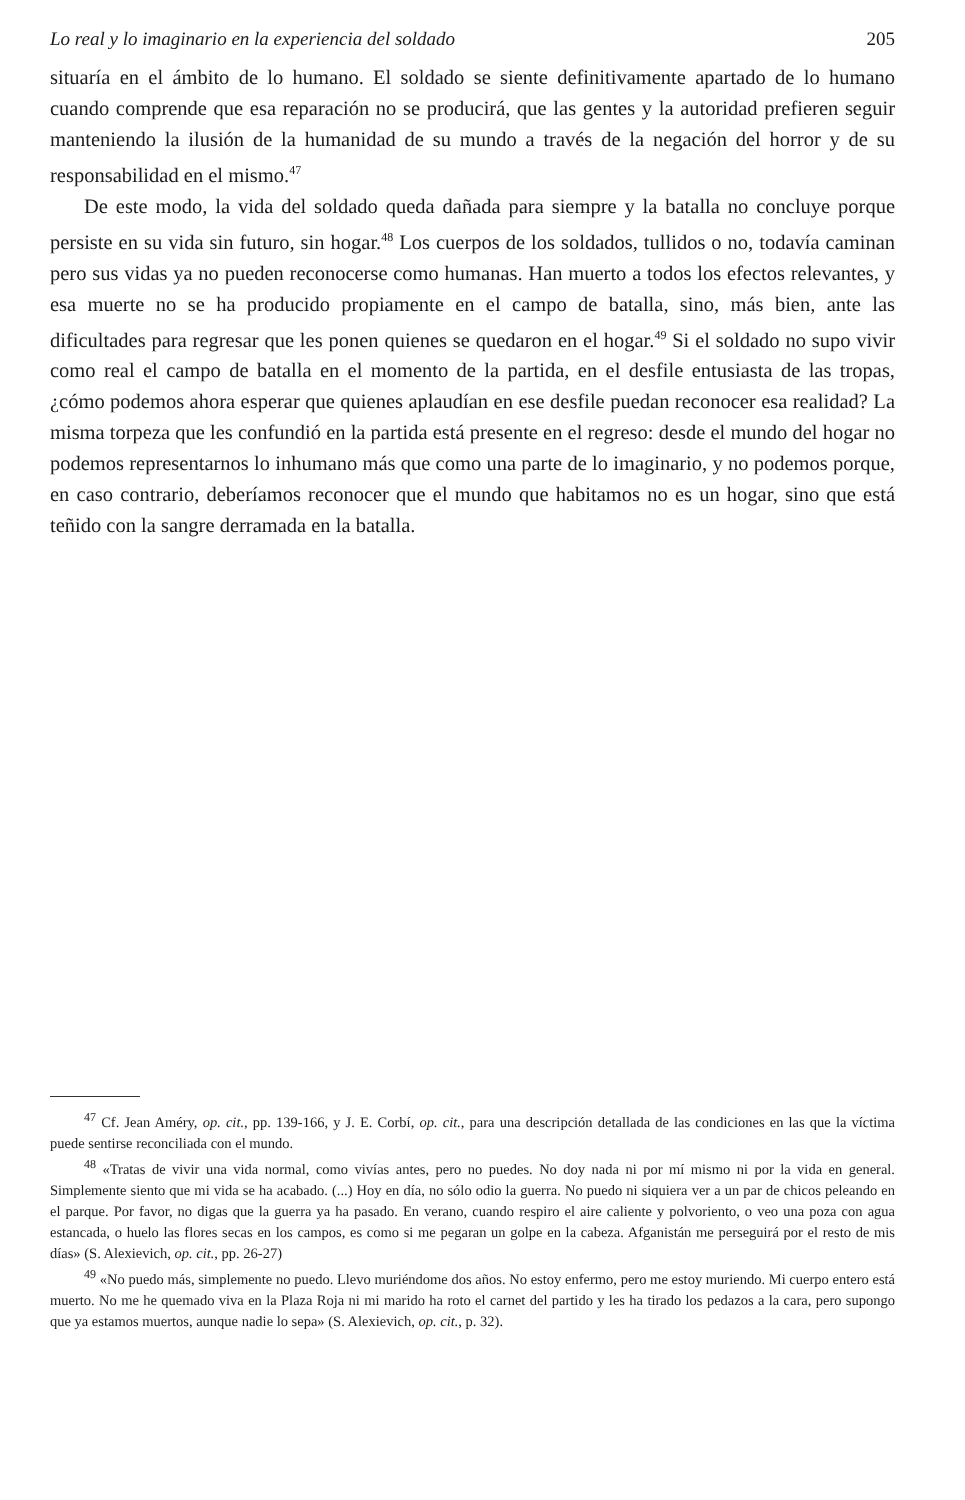Lo real y lo imaginario en la experiencia del soldado 205
situaría en el ámbito de lo humano. El soldado se siente definitivamente apartado de lo humano cuando comprende que esa reparación no se producirá, que las gentes y la autoridad prefieren seguir manteniendo la ilusión de la humanidad de su mundo a través de la negación del horror y de su responsabilidad en el mismo.<sup>47</sup>
De este modo, la vida del soldado queda dañada para siempre y la batalla no concluye porque persiste en su vida sin futuro, sin hogar.<sup>48</sup> Los cuerpos de los soldados, tullidos o no, todavía caminan pero sus vidas ya no pueden reconocerse como humanas. Han muerto a todos los efectos relevantes, y esa muerte no se ha producido propiamente en el campo de batalla, sino, más bien, ante las dificultades para regresar que les ponen quienes se quedaron en el hogar.<sup>49</sup> Si el soldado no supo vivir como real el campo de batalla en el momento de la partida, en el desfile entusiasta de las tropas, ¿cómo podemos ahora esperar que quienes aplaudían en ese desfile puedan reconocer esa realidad? La misma torpeza que les confundió en la partida está presente en el regreso: desde el mundo del hogar no podemos representarnos lo inhumano más que como una parte de lo imaginario, y no podemos porque, en caso contrario, deberíamos reconocer que el mundo que habitamos no es un hogar, sino que está teñido con la sangre derramada en la batalla.
<sup>47</sup> Cf. Jean Améry, op. cit., pp. 139-166, y J. E. Corbí, op. cit., para una descripción detallada de las condiciones en las que la víctima puede sentirse reconciliada con el mundo.
<sup>48</sup> «Tratas de vivir una vida normal, como vivías antes, pero no puedes. No doy nada ni por mí mismo ni por la vida en general. Simplemente siento que mi vida se ha acabado. (...) Hoy en día, no sólo odio la guerra. No puedo ni siquiera ver a un par de chicos peleando en el parque. Por favor, no digas que la guerra ya ha pasado. En verano, cuando respiro el aire caliente y polvoriento, o veo una poza con agua estancada, o huelo las flores secas en los campos, es como si me pegaran un golpe en la cabeza. Afganistán me perseguirá por el resto de mis días» (S. Alexievich, op. cit., pp. 26-27)
<sup>49</sup> «No puedo más, simplemente no puedo. Llevo muriéndome dos años. No estoy enfermo, pero me estoy muriendo. Mi cuerpo entero está muerto. No me he quemado viva en la Plaza Roja ni mi marido ha roto el carnet del partido y les ha tirado los pedazos a la cara, pero supongo que ya estamos muertos, aunque nadie lo sepa» (S. Alexievich, op. cit., p. 32).